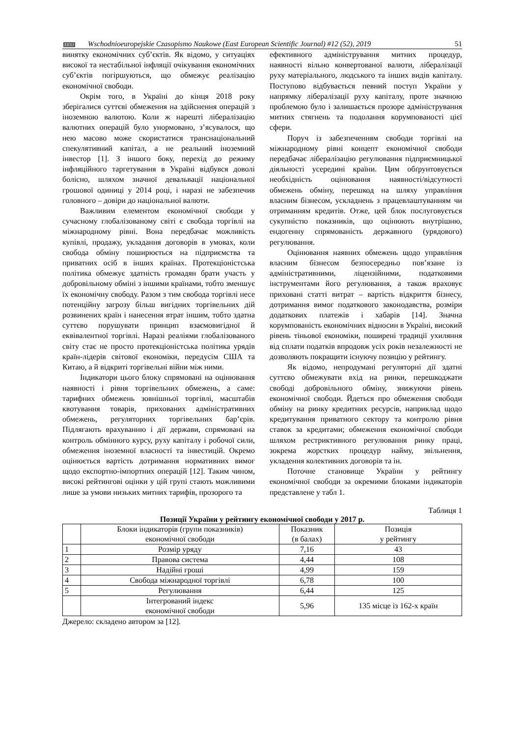EESJ
Wschodnioeuropejskie Czasopismo Naukowe (East European Scientific Journal) #12 (52), 2019
51
винятку економічних суб’єктів. Як відомо, у ситуаціях високої та нестабільної інфляції очікування економічних суб’єктів погіршуються, що обмежує реалізацію економічної свободи.
Окрім того, в Україні до кінця 2018 року зберігалися суттєві обмеження на здійснення операцій з іноземною валютою. Коли ж нарешті лібералізацію валютних операцій було унормовано, з’ясувалося, що нею масово може скористатися транснаціональний спекулятивний капітал, а не реальний іноземний інвестор [1]. З іншого боку, перехід до режиму інфляційного таргетування в Україні відбувся доволі болісно, шляхом значної девальвації національної грошової одиниці у 2014 році, і наразі не забезпечив головного – довіри до національної валюти.
Важливим елементом економічної свободи у сучасному глобалізованому світі є свобода торгівлі на міжнародному рівні. Вона передбачає можливість купівлі, продажу, укладання договорів в умовах, коли свобода обміну поширюється на підприємства та приватних осіб в інших країнах. Протекціоністська політика обмежує здатність громадян брати участь у добровільному обміні з іншими країнами, тобто зменшує їх економічну свободу. Разом з тим свобода торгівлі несе потенційну загрозу більш вигідних торгівельних дій розвинених країн і нанесення втрат іншим, тобто здатна суттєво порушувати принцип взаємовигідної й еквівалентної торгівлі. Наразі реаліями глобалізованого світу стає не просто протекціоністська політика урядів країн-лідерів світової економіки, передусім США та Китаю, а й відкриті торгівельні війни між ними.
Індикатори цього блоку спрямовані на оцінювання наявності і рівня торгівельних обмежень, а саме: тарифних обмежень зовнішньої торгівлі, масштабів квотування товарів, прихованих адміністративних обмежень, регуляторних торгівельних бар’єрів. Підлягають врахуванню і дії держави, спрямовані на контроль обмінного курсу, руху капіталу і робочої сили, обмеження іноземної власності та інвестицій. Окремо оцінюється вартість дотримання нормативних вимог щодо експортно-імпортних операцій [12]. Таким чином, високі рейтингові оцінки у цій групі стають можливими лише за умови низьких митних тарифів, прозорого та
ефективного адміністрування митних процедур, наявності вільно конвертованої валюти, лібералізації руху матеріального, людського та інших видів капіталу. Поступово відбувається певний поступ України у напрямку лібералізації руху капіталу, проте значною проблемою було і залишається прозоре адміністрування митних стягнень та подолання корумпованості цієї сфери.
Поруч із забезпеченням свободи торгівлі на міжнародному рівні концепт економічної свободи передбачає лібералізацію регулювання підприємницької діяльності усередині країни. Цим обґрунтовується необхідність оцінювання наявності/відсутності обмежень обміну, перешкод на шляху управління власним бізнесом, ускладнень з працевлаштуванням чи отриманням кредитів. Отже, цей блок послуговується сукупністю показників, що оцінюють внутрішню, ендогенну спрямованість державного (урядового) регулювання.
Оцінювання наявних обмежень щодо управління власним бізнесом безпосередньо пов’язане із адміністративними, ліцензійними, податковими інструментами його регулювання, а також враховує приховані статті витрат – вартість відкриття бізнесу, дотримання вимог податкового законодавства, розміри додаткових платежів і хабарів [14]. Значна корумпованість економічних відносин в Україні, високий рівень тіньової економіки, поширені традиції ухиляння від сплати податків впродовж усіх років незалежності не дозволяють покращити існуючу позицію у рейтингу.
Як відомо, непродумані регуляторні дії здатні суттєво обмежувати вхід на ринки, перешкоджати свободі добровільного обміну, знижуючи рівень економічної свободи. Йдеться про обмеження свободи обміну на ринку кредитних ресурсів, наприклад щодо кредитування приватного сектору та контролю рівня ставок за кредитами; обмеження економічної свободи шляхом рестриктивного регулювання ринку праці, зокрема жорстких процедур найму, звільнення, укладення колективних договорів та ін.
Поточне становище України у рейтингу економічної свободи за окремими блоками індикаторів представлене у табл 1.
Таблиця 1
Позиції України у рейтингу економічної свободи у 2017 р.
| | Блоки індикаторів (групи показників) економічної свободи | Показник (в балах) | Позиція у рейтингу |
| 1 | Розмір уряду | 7,16 | 43 |
| 2 | Правова система | 4,44 | 108 |
| 3 | Надійні гроші | 4,99 | 159 |
| 4 | Свобода міжнародної торгівлі | 6,78 | 100 |
| 5 | Регулювання | 6,44 | 125 |
| | Інтегрований індекс економічної свободи | 5,96 | 135 місце із 162-х країн |
Джерело: складено автором за [12].